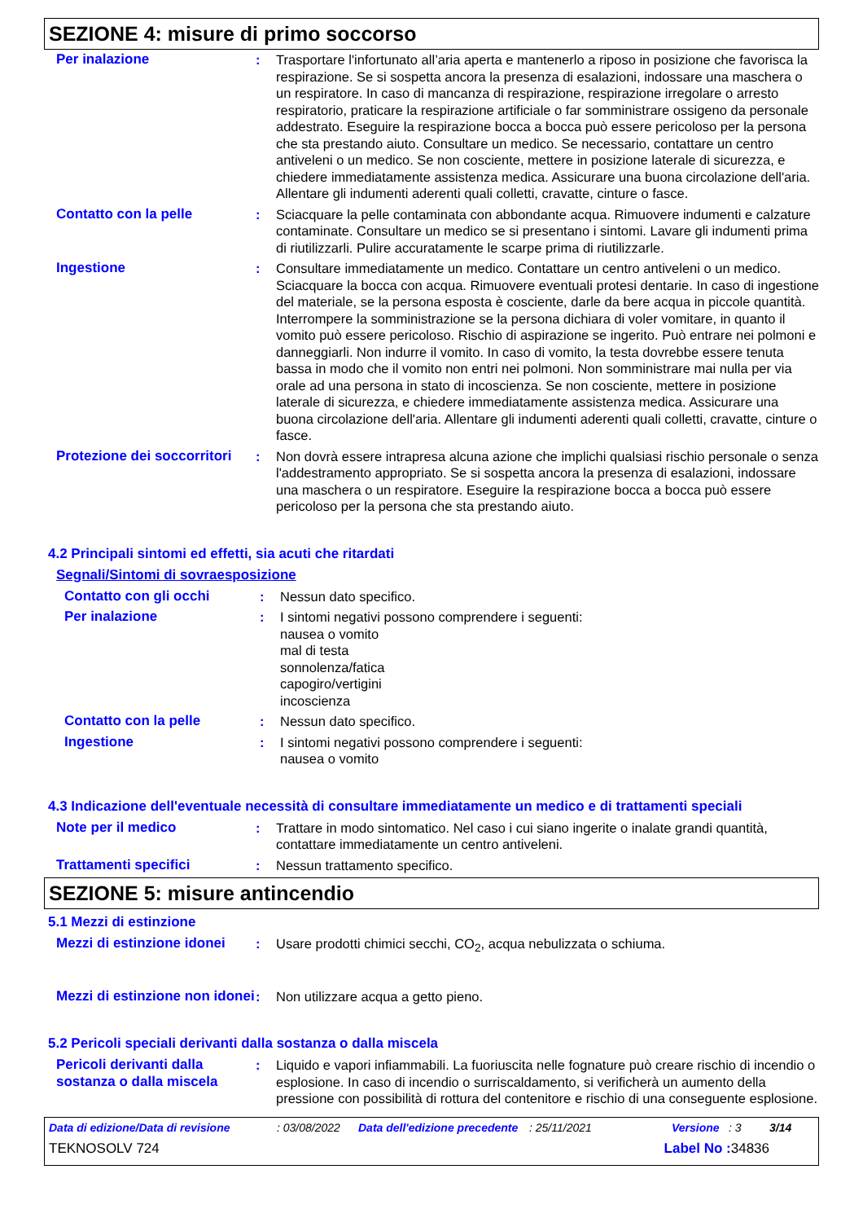SEZIONE 4: misure di primo soccorso
Per inalazione : Trasportare l'infortunato all’aria aperta e mantenerlo a riposo in posizione che favorisca la respirazione. Se si sospetta ancora la presenza di esalazioni, indossare una maschera o un respiratore. In caso di mancanza di respirazione, respirazione irregolare o arresto respiratorio, praticare la respirazione artificiale o far somministrare ossigeno da personale addestrato. Eseguire la respirazione bocca a bocca può essere pericoloso per la persona che sta prestando aiuto. Consultare un medico. Se necessario, contattare un centro antiveleni o un medico. Se non cosciente, mettere in posizione laterale di sicurezza, e chiedere immediatamente assistenza medica. Assicurare una buona circolazione dell'aria. Allentare gli indumenti aderenti quali colletti, cravatte, cinture o fasce.
Contatto con la pelle : Sciacquare la pelle contaminata con abbondante acqua. Rimuovere indumenti e calzature contaminate. Consultare un medico se si presentano i sintomi. Lavare gli indumenti prima di riutilizzarli. Pulire accuratamente le scarpe prima di riutilizzarle.
Ingestione : Consultare immediatamente un medico. Contattare un centro antiveleni o un medico. Sciacquare la bocca con acqua. Rimuovere eventuali protesi dentarie. In caso di ingestione del materiale, se la persona esposta è cosciente, darle da bere acqua in piccole quantità. Interrompere la somministrazione se la persona dichiara di voler vomitare, in quanto il vomito può essere pericoloso. Rischio di aspirazione se ingerito. Può entrare nei polmoni e danneggiarli. Non indurre il vomito. In caso di vomito, la testa dovrebbe essere tenuta bassa in modo che il vomito non entri nei polmoni. Non somministrare mai nulla per via orale ad una persona in stato di incoscienza. Se non cosciente, mettere in posizione laterale di sicurezza, e chiedere immediatamente assistenza medica. Assicurare una buona circolazione dell'aria. Allentare gli indumenti aderenti quali colletti, cravatte, cinture o fasce.
Protezione dei soccorritori
: Non dovrà essere intrapresa alcuna azione che implichi qualsiasi rischio personale o senza l'addestramento appropriato. Se si sospetta ancora la presenza di esalazioni, indossare una maschera o un respiratore. Eseguire la respirazione bocca a bocca può essere pericoloso per la persona che sta prestando aiuto.
4.2 Principali sintomi ed effetti, sia acuti che ritardati
Segnali/Sintomi di sovraesposizione
Contatto con gli occhi : Nessun dato specifico.
Per inalazione : I sintomi negativi possono comprendere i seguenti:
nausea o vomito
mal di testa
sonnolenza/fatica
capogiro/vertigini
incoscienza
Contatto con la pelle : Nessun dato specifico.
Ingestione : I sintomi negativi possono comprendere i seguenti:
nausea o vomito
4.3 Indicazione dell'eventuale necessità di consultare immediatamente un medico e di trattamenti speciali
Note per il medico : Trattare in modo sintomatico. Nel caso i cui siano ingerite o inalate grandi quantità, contattare immediatamente un centro antiveleni.
Trattamenti specifici : Nessun trattamento specifico.
SEZIONE 5: misure antincendio
5.1 Mezzi di estinzione
Mezzi di estinzione idonei
: Usare prodotti chimici secchi, CO<sub>2</sub>, acqua nebulizzata o schiuma.
Mezzi di estinzione non idonei
: Non utilizzare acqua a getto pieno.
5.2 Pericoli speciali derivanti dalla sostanza o dalla miscela
Pericoli derivanti dalla sostanza o dalla miscela
: Liquido e vapori infiammabili. La fuoriuscita nelle fognature può creare rischio di incendio o esplosione. In caso di incendio o surriscaldamento, si verificherà un aumento della pressione con possibilità di rottura del contenitore e rischio di una conseguente esplosione.
Data di edizione/Data di revisione: 03/08/2022 Data dell'edizione precedente: 25/11/2021 Versione: 3 3/14
TEKNOSOLV 724 Label No : 34836